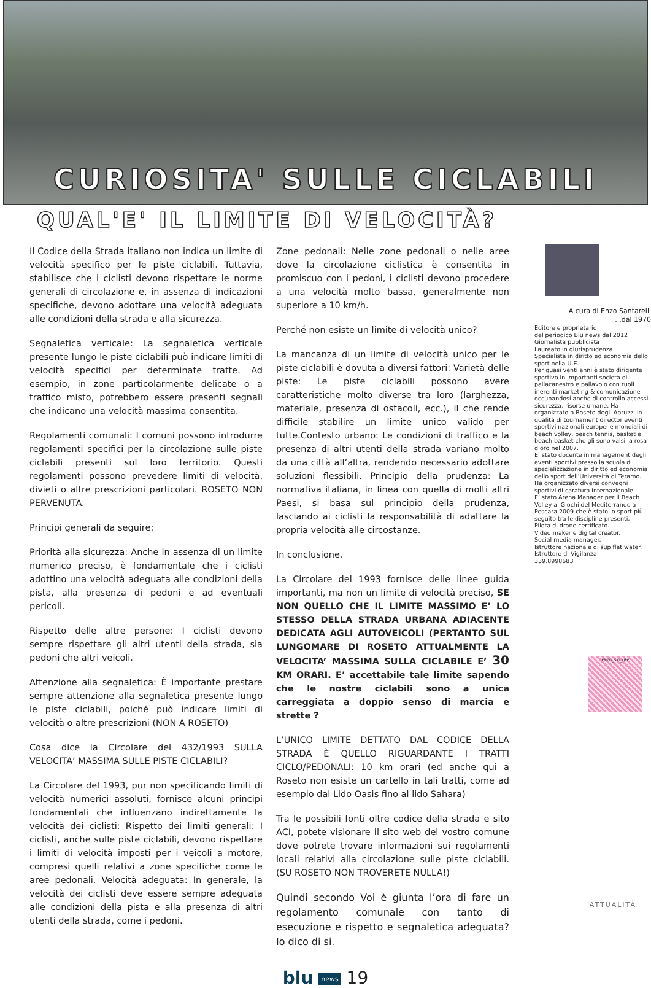CURIOSITA' SULLE CICLABILI
QUAL'E' IL LIMITE DI VELOCITÀ?
Il Codice della Strada italiano non indica un limite di velocità specifico per le piste ciclabili. Tuttavia, stabilisce che i ciclisti devono rispettare le norme generali di circolazione e, in assenza di indicazioni specifiche, devono adottare una velocità adeguata alle condizioni della strada e alla sicurezza.
Segnaletica verticale: La segnaletica verticale presente lungo le piste ciclabili può indicare limiti di velocità specifici per determinate tratte. Ad esempio, in zone particolarmente delicate o a traffico misto, potrebbero essere presenti segnali che indicano una velocità massima consentita.
Regolamenti comunali: I comuni possono introdurre regolamenti specifici per la circolazione sulle piste ciclabili presenti sul loro territorio. Questi regolamenti possono prevedere limiti di velocità, divieti o altre prescrizioni particolari. ROSETO NON PERVENUTA.
Principi generali da seguire:
Priorità alla sicurezza: Anche in assenza di un limite numerico preciso, è fondamentale che i ciclisti adottino una velocità adeguata alle condizioni della pista, alla presenza di pedoni e ad eventuali pericoli.
Rispetto delle altre persone: I ciclisti devono sempre rispettare gli altri utenti della strada, sia pedoni che altri veicoli.
Attenzione alla segnaletica: È importante prestare sempre attenzione alla segnaletica presente lungo le piste ciclabili, poiché può indicare limiti di velocità o altre prescrizioni (NON A ROSETO)
Cosa dice la Circolare del 432/1993 SULLA VELOCITA’ MASSIMA SULLE PISTE CICLABILI?
La Circolare del 1993, pur non specificando limiti di velocità numerici assoluti, fornisce alcuni principi fondamentali che influenzano indirettamente la velocità dei ciclisti: Rispetto dei limiti generali: I ciclisti, anche sulle piste ciclabili, devono rispettare i limiti di velocità imposti per i veicoli a motore, compresi quelli relativi a zone specifiche come le aree pedonali. Velocità adeguata: In generale, la velocità dei ciclisti deve essere sempre adeguata alle condizioni della pista e alla presenza di altri utenti della strada, come i pedoni.
Zone pedonali: Nelle zone pedonali o nelle aree dove la circolazione ciclistica è consentita in promiscuo con i pedoni, i ciclisti devono procedere a una velocità molto bassa, generalmente non superiore a 10 km/h.
Perché non esiste un limite di velocità unico?
La mancanza di un limite di velocità unico per le piste ciclabili è dovuta a diversi fattori: Varietà delle piste: Le piste ciclabili possono avere caratteristiche molto diverse tra loro (larghezza, materiale, presenza di ostacoli, ecc.), il che rende difficile stabilire un limite unico valido per tutte.Contesto urbano: Le condizioni di traffico e la presenza di altri utenti della strada variano molto da una città all’altra, rendendo necessario adottare soluzioni flessibili. Principio della prudenza: La normativa italiana, in linea con quella di molti altri Paesi, si basa sul principio della prudenza, lasciando ai ciclisti la responsabilità di adattare la propria velocità alle circostanze.
In conclusione.
La Circolare del 1993 fornisce delle linee guida importanti, ma non un limite di velocità preciso, SE NON QUELLO CHE IL LIMITE MASSIMO E’ LO STESSO DELLA STRADA URBANA ADIACENTE DEDICATA AGLI AUTOVEICOLI (PERTANTO SUL LUNGOMARE DI ROSETO ATTUALMENTE LA VELOCITA’ MASSIMA SULLA CICLABILE E’ 30 KM ORARI. E’ accettabile tale limite sapendo che le nostre ciclabili sono a unica carreggiata a doppio senso di marcia e strette ?
L’UNICO LIMITE DETTATO DAL CODICE DELLA STRADA È QUELLO RIGUARDANTE I TRATTI CICLO/PEDONALI: 10 km orari (ed anche qui a Roseto non esiste un cartello in tali tratti, come ad esempio dal Lido Oasis fino al lido Sahara)
Tra le possibili fonti oltre codice della strada e sito ACI, potete visionare il sito web del vostro comune dove potrete trovare informazioni sui regolamenti locali relativi alla circolazione sulle piste ciclabili. (SU ROSETO NON TROVERETE NULLA!)
Quindi secondo Voi è giunta l’ora di fare un regolamento comunale con tanto di esecuzione e rispetto e segnaletica adeguata? Io dico di si.
A cura di Enzo Santarelli
...dal 1970
Editore e proprietario
del periodico Blu news dal 2012
Giornalista pubblicista
Laureato in giurisprudenza
Specialista in diritto ed economia dello sport nella U.E.
Per quasi venti anni è stato dirigente sportivo in importanti società di pallacanestro e pallavolo con ruoli inerenti marketing & comunicazione occupandosi anche di controllo accessi, sicurezza, risorse umane. Ha organizzato a Roseto degli Abruzzi in qualità di tournament director eventi sportivi nazionali europei e mondiali di beach volley, beach tennis, basket e beach basket che gli sono valsi la rosa d’oro nel 2007.
E’ stato docente in management degli eventi sportivi presso la scuola di specializzazione in diritto ed economia dello sport dell’Università di Teramo. Ha organizzato diversi convegni sportivi di caratura internazionale.
E’ stato Arena Manager per il Beach Volley ai Giochi del Mediterraneo a Pescara 2009 che è stato lo sport più seguito tra le discipline presenti.
Pilota di drone certificato.
Video maker e digital creator.
Social media manager.
Istruttore nazionale di sup flat water.
Istruttore di Vigilanza
339.8998683
ENZO_SKI_LIFE
blu news 19
ATTUALITÀ